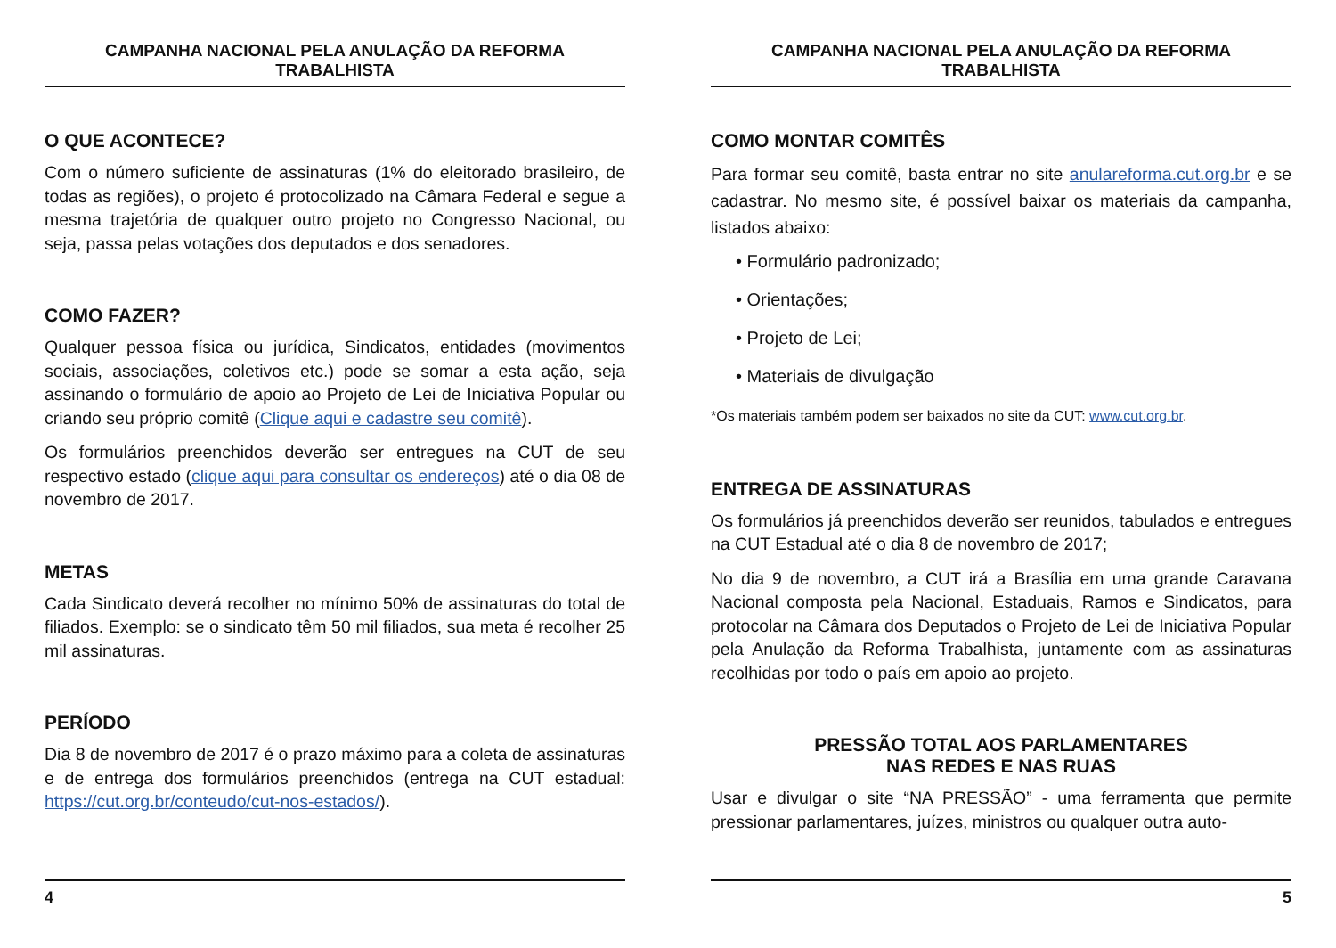CAMPANHA NACIONAL PELA ANULAÇÃO DA REFORMA TRABALHISTA
O QUE ACONTECE?
Com o número suficiente de assinaturas (1% do eleitorado brasileiro, de todas as regiões), o projeto é protocolizado na Câmara Federal e segue a mesma trajetória de qualquer outro projeto no Congresso Nacional, ou seja, passa pelas votações dos deputados e dos senadores.
COMO FAZER?
Qualquer pessoa física ou jurídica, Sindicatos, entidades (movimentos sociais, associações, coletivos etc.) pode se somar a esta ação, seja assinando o formulário de apoio ao Projeto de Lei de Iniciativa Popular ou criando seu próprio comitê (Clique aqui e cadastre seu comitê).
Os formulários preenchidos deverão ser entregues na CUT de seu respectivo estado (clique aqui para consultar os endereços) até o dia 08 de novembro de 2017.
METAS
Cada Sindicato deverá recolher no mínimo 50% de assinaturas do total de filiados. Exemplo: se o sindicato têm 50 mil filiados, sua meta é recolher 25 mil assinaturas.
PERÍODO
Dia 8 de novembro de 2017 é o prazo máximo para a coleta de assinaturas e de entrega dos formulários preenchidos (entrega na CUT estadual: https://cut.org.br/conteudo/cut-nos-estados/).
4
CAMPANHA NACIONAL PELA ANULAÇÃO DA REFORMA TRABALHISTA
COMO MONTAR COMITÊS
Para formar seu comitê, basta entrar no site anulareforma.cut.org.br e se cadastrar. No mesmo site, é possível baixar os materiais da campanha, listados abaixo:
• Formulário padronizado;
• Orientações;
• Projeto de Lei;
• Materiais de divulgação
*Os materiais também podem ser baixados no site da CUT: www.cut.org.br.
ENTREGA DE ASSINATURAS
Os formulários já preenchidos deverão ser reunidos, tabulados e entregues na CUT Estadual até o dia 8 de novembro de 2017;
No dia 9 de novembro, a CUT irá a Brasília em uma grande Caravana Nacional composta pela Nacional, Estaduais, Ramos e Sindicatos, para protocolar na Câmara dos Deputados o Projeto de Lei de Iniciativa Popular pela Anulação da Reforma Trabalhista, juntamente com as assinaturas recolhidas por todo o país em apoio ao projeto.
PRESSÃO TOTAL AOS PARLAMENTARES
NAS REDES E NAS RUAS
Usar e divulgar o site “NA PRESSÃO” - uma ferramenta que permite pressionar parlamentares, juízes, ministros ou qualquer outra auto-
5